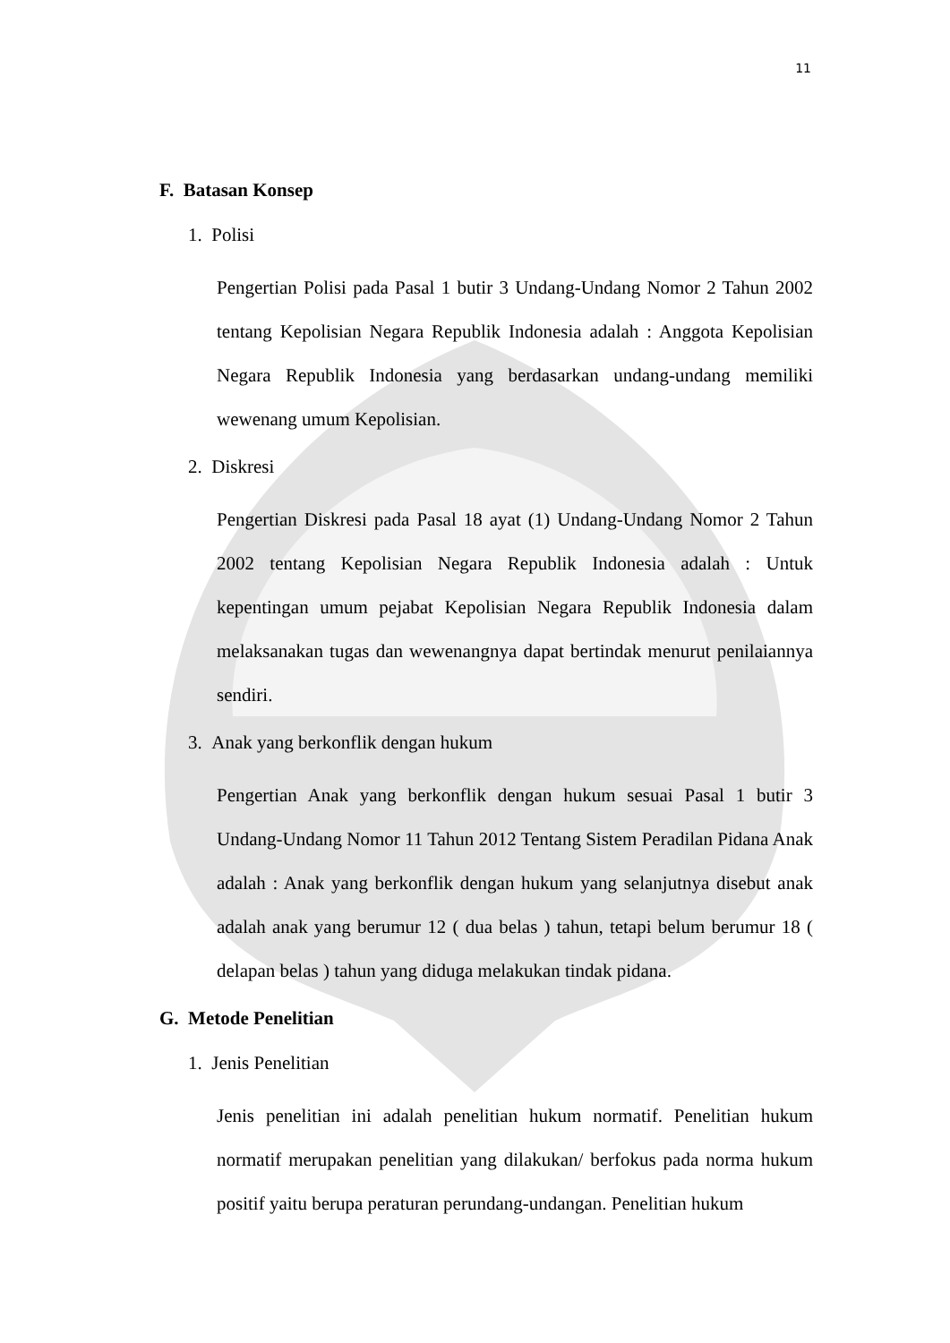11
F. Batasan Konsep
1. Polisi
Pengertian Polisi pada Pasal 1 butir 3 Undang-Undang Nomor 2 Tahun 2002 tentang Kepolisian Negara Republik Indonesia adalah : Anggota Kepolisian Negara Republik Indonesia yang berdasarkan undang-undang memiliki wewenang umum Kepolisian.
2. Diskresi
Pengertian Diskresi pada Pasal 18 ayat (1) Undang-Undang Nomor 2 Tahun 2002 tentang Kepolisian Negara Republik Indonesia adalah : Untuk kepentingan umum pejabat Kepolisian Negara Republik Indonesia dalam melaksanakan tugas dan wewenangnya dapat bertindak menurut penilaiannya sendiri.
3. Anak yang berkonflik dengan hukum
Pengertian Anak yang berkonflik dengan hukum sesuai Pasal 1 butir 3 Undang-Undang Nomor 11 Tahun 2012 Tentang Sistem Peradilan Pidana Anak adalah : Anak yang berkonflik dengan hukum yang selanjutnya disebut anak adalah anak yang berumur 12 ( dua belas ) tahun, tetapi belum berumur 18 ( delapan belas ) tahun yang diduga melakukan tindak pidana.
G. Metode Penelitian
1. Jenis Penelitian
Jenis penelitian ini adalah penelitian hukum normatif. Penelitian hukum normatif merupakan penelitian yang dilakukan/ berfokus pada norma hukum positif yaitu berupa peraturan perundang-undangan. Penelitian hukum